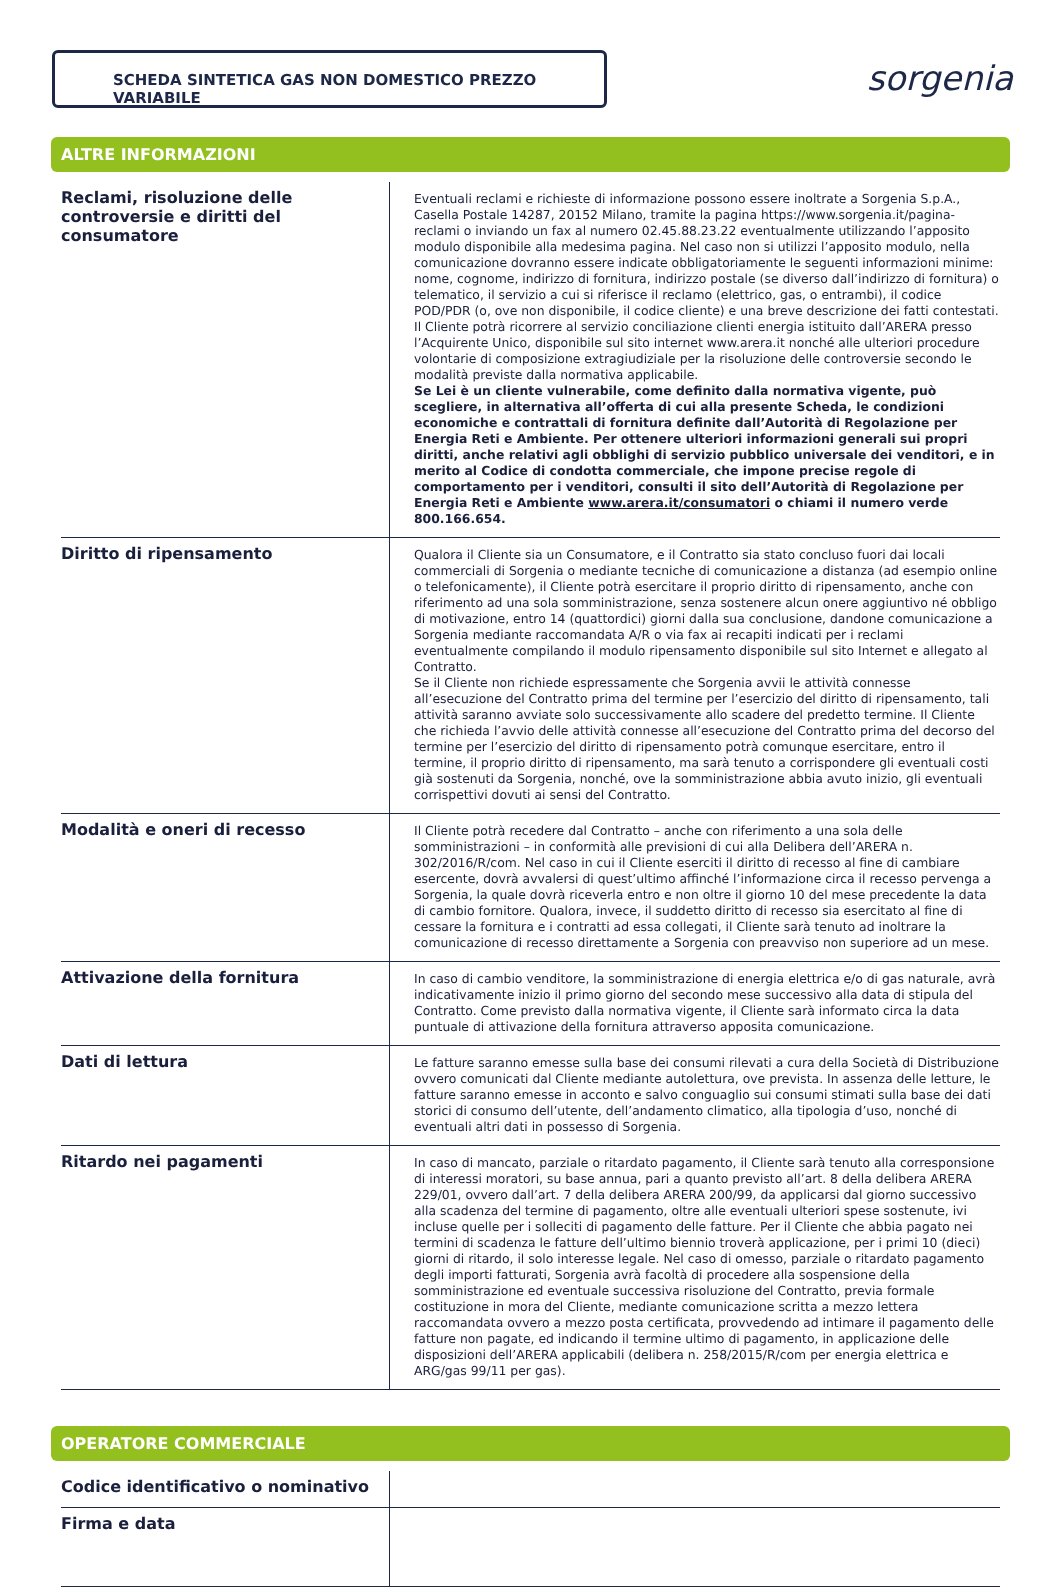SCHEDA SINTETICA GAS NON DOMESTICO PREZZO VARIABILE sorgenia
ALTRE INFORMAZIONI
| Reclami, risoluzione delle controversie e diritti del consumatore | Eventuali reclami e richieste di informazione possono essere inoltrate a Sorgenia S.p.A., Casella Postale 14287, 20152 Milano, tramite la pagina https://www.sorgenia.it/pagina-reclami o inviando un fax al numero 02.45.88.23.22 eventualmente utilizzando l’apposito modulo disponibile alla medesima pagina. Nel caso non si utilizzi l’apposito modulo, nella comunicazione dovranno essere indicate obbligatoriamente le seguenti informazioni minime: nome, cognome, indirizzo di fornitura, indirizzo postale (se diverso dall’indirizzo di fornitura) o telematico, il servizio a cui si riferisce il reclamo (elettrico, gas, o entrambi), il codice POD/PDR (o, ove non disponibile, il codice cliente) e una breve descrizione dei fatti contestati. Il Cliente potrà ricorrere al servizio conciliazione clienti energia istituito dall’ARERA presso l’Acquirente Unico, disponibile sul sito internet www.arera.it nonché alle ulteriori procedure volontarie di composizione extragiudiziale per la risoluzione delle controversie secondo le modalità previste dalla normativa applicabile. Se Lei è un cliente vulnerabile, come definito dalla normativa vigente, può scegliere, in alternativa all’offerta di cui alla presente Scheda, le condizioni economiche e contrattali di fornitura definite dall’Autorità di Regolazione per Energia Reti e Ambiente. Per ottenere ulteriori informazioni generali sui propri diritti, anche relativi agli obblighi di servizio pubblico universale dei venditori, e in merito al Codice di condotta commerciale, che impone precise regole di comportamento per i venditori, consulti il sito dell’Autorità di Regolazione per Energia Reti e Ambiente www.arera.it/consumatori o chiami il numero verde 800.166.654. |
| Diritto di ripensamento | Qualora il Cliente sia un Consumatore, e il Contratto sia stato concluso fuori dai locali commerciali di Sorgenia o mediante tecniche di comunicazione a distanza (ad esempio online o telefonicamente), il Cliente potrà esercitare il proprio diritto di ripensamento, anche con riferimento ad una sola somministrazione, senza sostenere alcun onere aggiuntivo né obbligo di motivazione, entro 14 (quattordici) giorni dalla sua conclusione, dandone comunicazione a Sorgenia mediante raccomandata A/R o via fax ai recapiti indicati per i reclami eventualmente compilando il modulo ripensamento disponibile sul sito Internet e allegato al Contratto. Se il Cliente non richiede espressamente che Sorgenia avvii le attività connesse all’esecuzione del Contratto prima del termine per l’esercizio del diritto di ripensamento, tali attività saranno avviate solo successivamente allo scadere del predetto termine. Il Cliente che richieda l’avvio delle attività connesse all’esecuzione del Contratto prima del decorso del termine per l’esercizio del diritto di ripensamento potrà comunque esercitare, entro il termine, il proprio diritto di ripensamento, ma sarà tenuto a corrispondere gli eventuali costi già sostenuti da Sorgenia, nonché, ove la somministrazione abbia avuto inizio, gli eventuali corrispettivi dovuti ai sensi del Contratto. |
| Modalità e oneri di recesso | Il Cliente potrà recedere dal Contratto – anche con riferimento a una sola delle somministrazioni – in conformità alle previsioni di cui alla Delibera dell’ARERA n. 302/2016/R/com. Nel caso in cui il Cliente eserciti il diritto di recesso al fine di cambiare esercente, dovrà avvalersi di quest’ultimo affinché l’informazione circa il recesso pervenga a Sorgenia, la quale dovrà riceverla entro e non oltre il giorno 10 del mese precedente la data di cambio fornitore. Qualora, invece, il suddetto diritto di recesso sia esercitato al fine di cessare la fornitura e i contratti ad essa collegati, il Cliente sarà tenuto ad inoltrare la comunicazione di recesso direttamente a Sorgenia con preavviso non superiore ad un mese. |
| Attivazione della fornitura | In caso di cambio venditore, la somministrazione di energia elettrica e/o di gas naturale, avrà indicativamente inizio il primo giorno del secondo mese successivo alla data di stipula del Contratto. Come previsto dalla normativa vigente, il Cliente sarà informato circa la data puntuale di attivazione della fornitura attraverso apposita comunicazione. |
| Dati di lettura | Le fatture saranno emesse sulla base dei consumi rilevati a cura della Società di Distribuzione ovvero comunicati dal Cliente mediante autolettura, ove prevista. In assenza delle letture, le fatture saranno emesse in acconto e salvo conguaglio sui consumi stimati sulla base dei dati storici di consumo dell’utente, dell’andamento climatico, alla tipologia d’uso, nonché di eventuali altri dati in possesso di Sorgenia. |
| Ritardo nei pagamenti | In caso di mancato, parziale o ritardato pagamento, il Cliente sarà tenuto alla corresponsione di interessi moratori, su base annua, pari a quanto previsto all’art. 8 della delibera ARERA 229/01, ovvero dall’art. 7 della delibera ARERA 200/99, da applicarsi dal giorno successivo alla scadenza del termine di pagamento, oltre alle eventuali ulteriori spese sostenute, ivi incluse quelle per i solleciti di pagamento delle fatture. Per il Cliente che abbia pagato nei termini di scadenza le fatture dell’ultimo biennio troverà applicazione, per i primi 10 (dieci) giorni di ritardo, il solo interesse legale. Nel caso di omesso, parziale o ritardato pagamento degli importi fatturati, Sorgenia avrà facoltà di procedere alla sospensione della somministrazione ed eventuale successiva risoluzione del Contratto, previa formale costituzione in mora del Cliente, mediante comunicazione scritta a mezzo lettera raccomandata ovvero a mezzo posta certificata, provvedendo ad intimare il pagamento delle fatture non pagate, ed indicando il termine ultimo di pagamento, in applicazione delle disposizioni dell’ARERA applicabili (delibera n. 258/2015/R/com per energia elettrica e ARG/gas 99/11 per gas). |
OPERATORE COMMERCIALE
| Codice identificativo o nominativo | |
| Firma e data | |